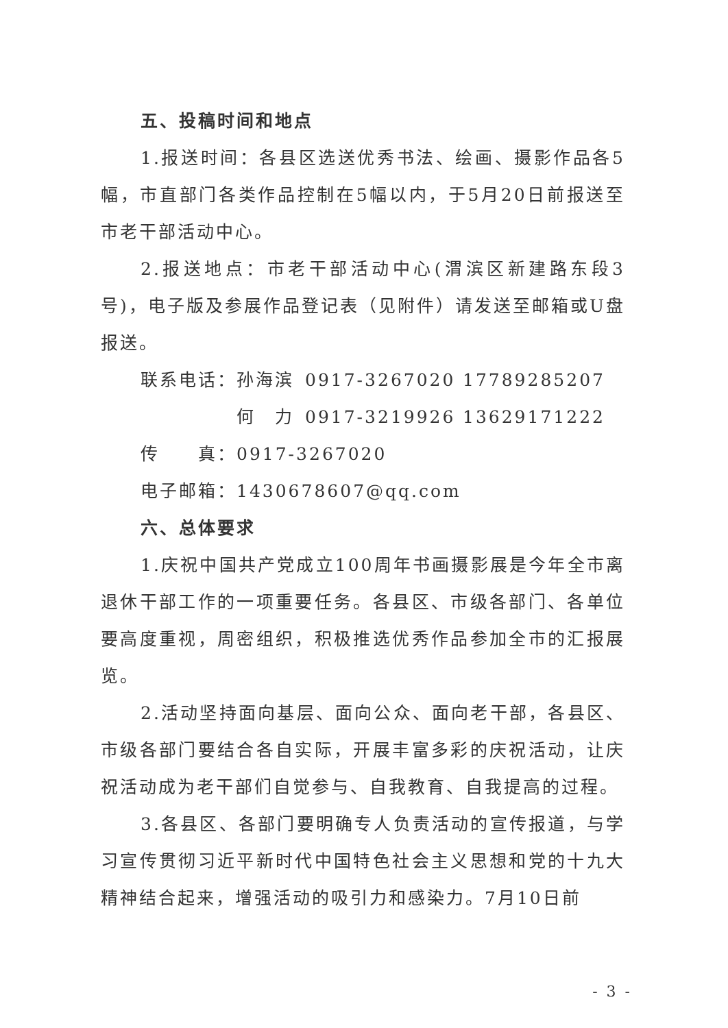五、投稿时间和地点
1.报送时间：各县区选送优秀书法、绘画、摄影作品各5幅，市直部门各类作品控制在5幅以内，于5月20日前报送至市老干部活动中心。
2.报送地点：市老干部活动中心(渭滨区新建路东段3号)，电子版及参展作品登记表（见附件）请发送至邮箱或U盘报送。
联系电话：孙海滨 0917-3267020 17789285207
何　力 0917-3219926 13629171222
传　　真：0917-3267020
电子邮箱：1430678607@qq.com
六、总体要求
1.庆祝中国共产党成立100周年书画摄影展是今年全市离退休干部工作的一项重要任务。各县区、市级各部门、各单位要高度重视，周密组织，积极推选优秀作品参加全市的汇报展览。
2.活动坚持面向基层、面向公众、面向老干部，各县区、市级各部门要结合各自实际，开展丰富多彩的庆祝活动，让庆祝活动成为老干部们自觉参与、自我教育、自我提高的过程。
3.各县区、各部门要明确专人负责活动的宣传报道，与学习宣传贯彻习近平新时代中国特色社会主义思想和党的十九大精神结合起来，增强活动的吸引力和感染力。7月10日前
- 3 -